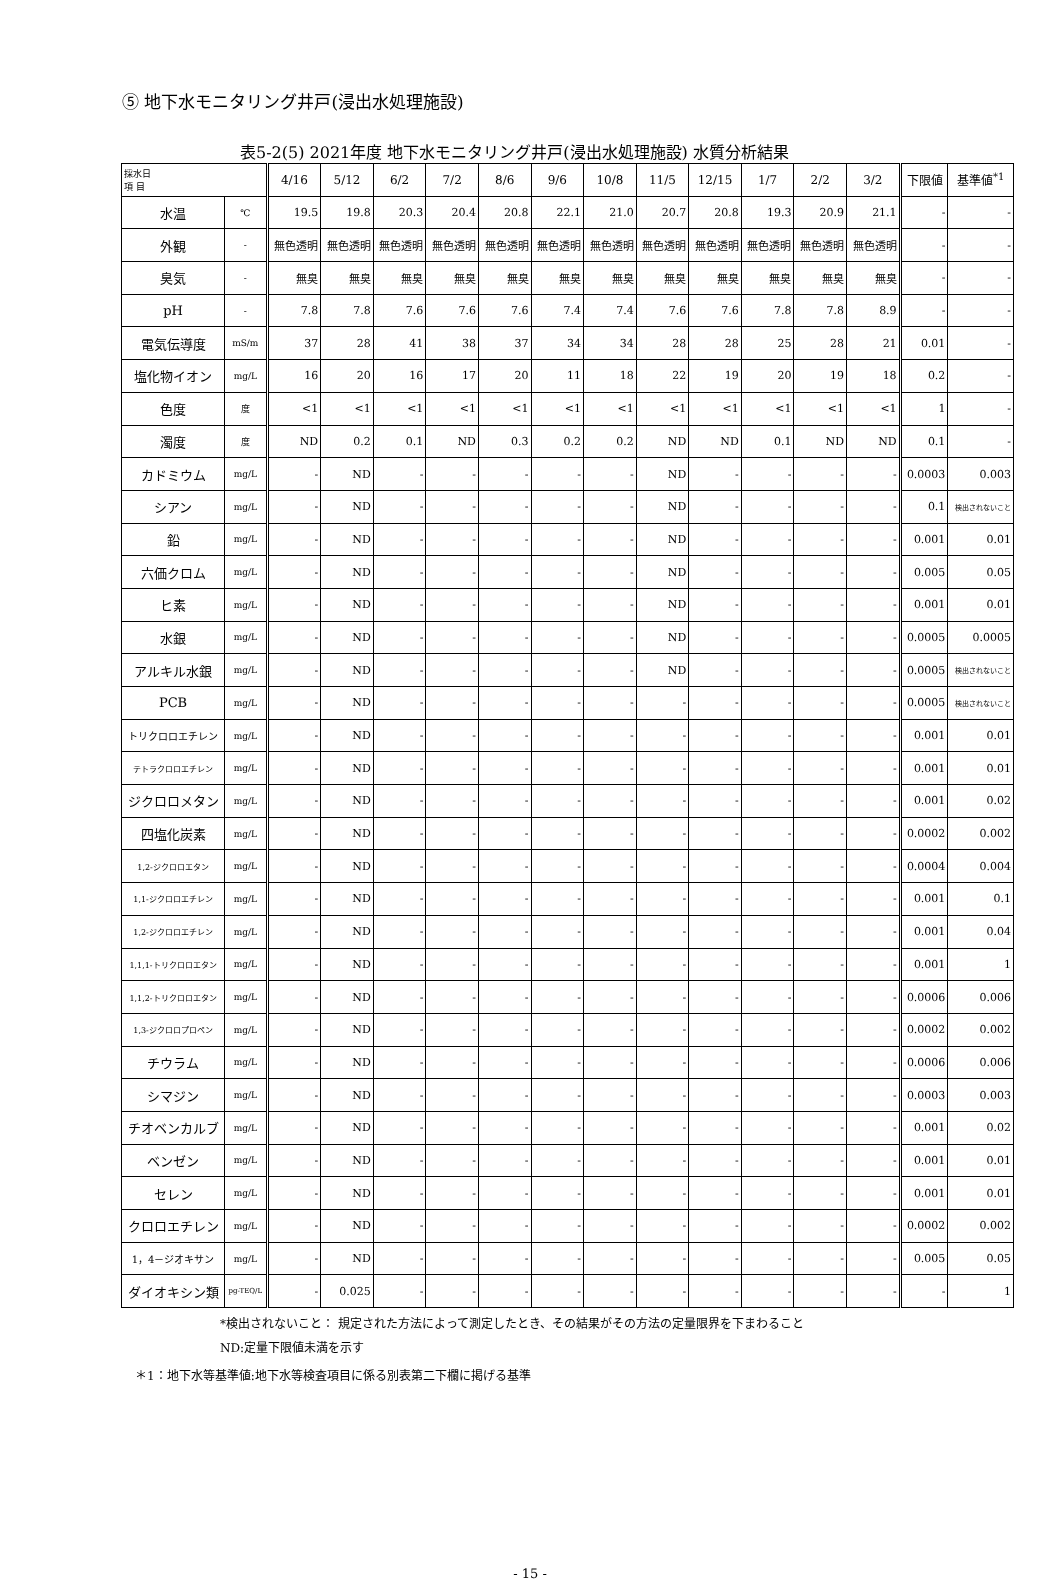⑤ 地下水モニタリング井戸(浸出水処理施設)
表5-2(5) 2021年度 地下水モニタリング井戸(浸出水処理施設) 水質分析結果
| 採水日 項 目 | | 4/16 | 5/12 | 6/2 | 7/2 | 8/6 | 9/6 | 10/8 | 11/5 | 12/15 | 1/7 | 2/2 | 3/2 | 下限値 | 基準値<sup>*1</sup> |
| --- | --- | --- | --- | --- | --- | --- | --- | --- | --- | --- | --- | --- | --- | --- | --- |
| 水温 | ℃ | 19.5 | 19.8 | 20.3 | 20.4 | 20.8 | 22.1 | 21.0 | 20.7 | 20.8 | 19.3 | 20.9 | 21.1 | - | - |
| 外観 | - | 無色透明 | 無色透明 | 無色透明 | 無色透明 | 無色透明 | 無色透明 | 無色透明 | 無色透明 | 無色透明 | 無色透明 | 無色透明 | 無色透明 | - | - |
| 臭気 | - | 無臭 | 無臭 | 無臭 | 無臭 | 無臭 | 無臭 | 無臭 | 無臭 | 無臭 | 無臭 | 無臭 | 無臭 | - | - |
| pH | - | 7.8 | 7.8 | 7.6 | 7.6 | 7.6 | 7.4 | 7.4 | 7.6 | 7.6 | 7.8 | 7.8 | 8.9 | - | - |
| 電気伝導度 | mS/m | 37 | 28 | 41 | 38 | 37 | 34 | 34 | 28 | 28 | 25 | 28 | 21 | 0.01 | - |
| 塩化物イオン | mg/L | 16 | 20 | 16 | 17 | 20 | 11 | 18 | 22 | 19 | 20 | 19 | 18 | 0.2 | - |
| 色度 | 度 | <1 | <1 | <1 | <1 | <1 | <1 | <1 | <1 | <1 | <1 | <1 | <1 | 1 | - |
| 濁度 | 度 | ND | 0.2 | 0.1 | ND | 0.3 | 0.2 | 0.2 | ND | ND | 0.1 | ND | ND | 0.1 | - |
| カドミウム | mg/L | - | ND | - | - | - | - | - | ND | - | - | - | - | 0.0003 | 0.003 |
| シアン | mg/L | - | ND | - | - | - | - | - | ND | - | - | - | - | 0.1 | 検出されないこと |
| 鉛 | mg/L | - | ND | - | - | - | - | - | ND | - | - | - | - | 0.001 | 0.01 |
| 六価クロム | mg/L | - | ND | - | - | - | - | - | ND | - | - | - | - | 0.005 | 0.05 |
| ヒ素 | mg/L | - | ND | - | - | - | - | - | ND | - | - | - | - | 0.001 | 0.01 |
| 水銀 | mg/L | - | ND | - | - | - | - | - | ND | - | - | - | - | 0.0005 | 0.0005 |
| アルキル水銀 | mg/L | - | ND | - | - | - | - | - | ND | - | - | - | - | 0.0005 | 検出されないこと |
| PCB | mg/L | - | ND | - | - | - | - | - | - | - | - | - | - | 0.0005 | 検出されないこと |
| トリクロロエチレン | mg/L | - | ND | - | - | - | - | - | - | - | - | - | - | 0.001 | 0.01 |
| テトラクロロエチレン | mg/L | - | ND | - | - | - | - | - | - | - | - | - | - | 0.001 | 0.01 |
| ジクロロメタン | mg/L | - | ND | - | - | - | - | - | - | - | - | - | - | 0.001 | 0.02 |
| 四塩化炭素 | mg/L | - | ND | - | - | - | - | - | - | - | - | - | - | 0.0002 | 0.002 |
| 1,2-ジクロロエタン | mg/L | - | ND | - | - | - | - | - | - | - | - | - | - | 0.0004 | 0.004 |
| 1,1-ジクロロエチレン | mg/L | - | ND | - | - | - | - | - | - | - | - | - | - | 0.001 | 0.1 |
| 1,2-ジクロロエチレン | mg/L | - | ND | - | - | - | - | - | - | - | - | - | - | 0.001 | 0.04 |
| 1,1,1-トリクロロエタン | mg/L | - | ND | - | - | - | - | - | - | - | - | - | - | 0.001 | 1 |
| 1,1,2-トリクロロエタン | mg/L | - | ND | - | - | - | - | - | - | - | - | - | - | 0.0006 | 0.006 |
| 1,3-ジクロロプロペン | mg/L | - | ND | - | - | - | - | - | - | - | - | - | - | 0.0002 | 0.002 |
| チウラム | mg/L | - | ND | - | - | - | - | - | - | - | - | - | - | 0.0006 | 0.006 |
| シマジン | mg/L | - | ND | - | - | - | - | - | - | - | - | - | - | 0.0003 | 0.003 |
| チオベンカルブ | mg/L | - | ND | - | - | - | - | - | - | - | - | - | - | 0.001 | 0.02 |
| ベンゼン | mg/L | - | ND | - | - | - | - | - | - | - | - | - | - | 0.001 | 0.01 |
| セレン | mg/L | - | ND | - | - | - | - | - | - | - | - | - | - | 0.001 | 0.01 |
| クロロエチレン | mg/L | - | ND | - | - | - | - | - | - | - | - | - | - | 0.0002 | 0.002 |
| 1，4－ジオキサン | mg/L | - | ND | - | - | - | - | - | - | - | - | - | - | 0.005 | 0.05 |
| ダイオキシン類 | pg-TEQ/L | - | 0.025 | - | - | - | - | - | - | - | - | - | - | - | 1 |
*検出されないこと： 規定された方法によって測定したとき、その結果がその方法の定量限界を下まわること
ND:定量下限値未満を示す
＊1：地下水等基準値:地下水等検査項目に係る別表第二下欄に掲げる基準
- 15 -